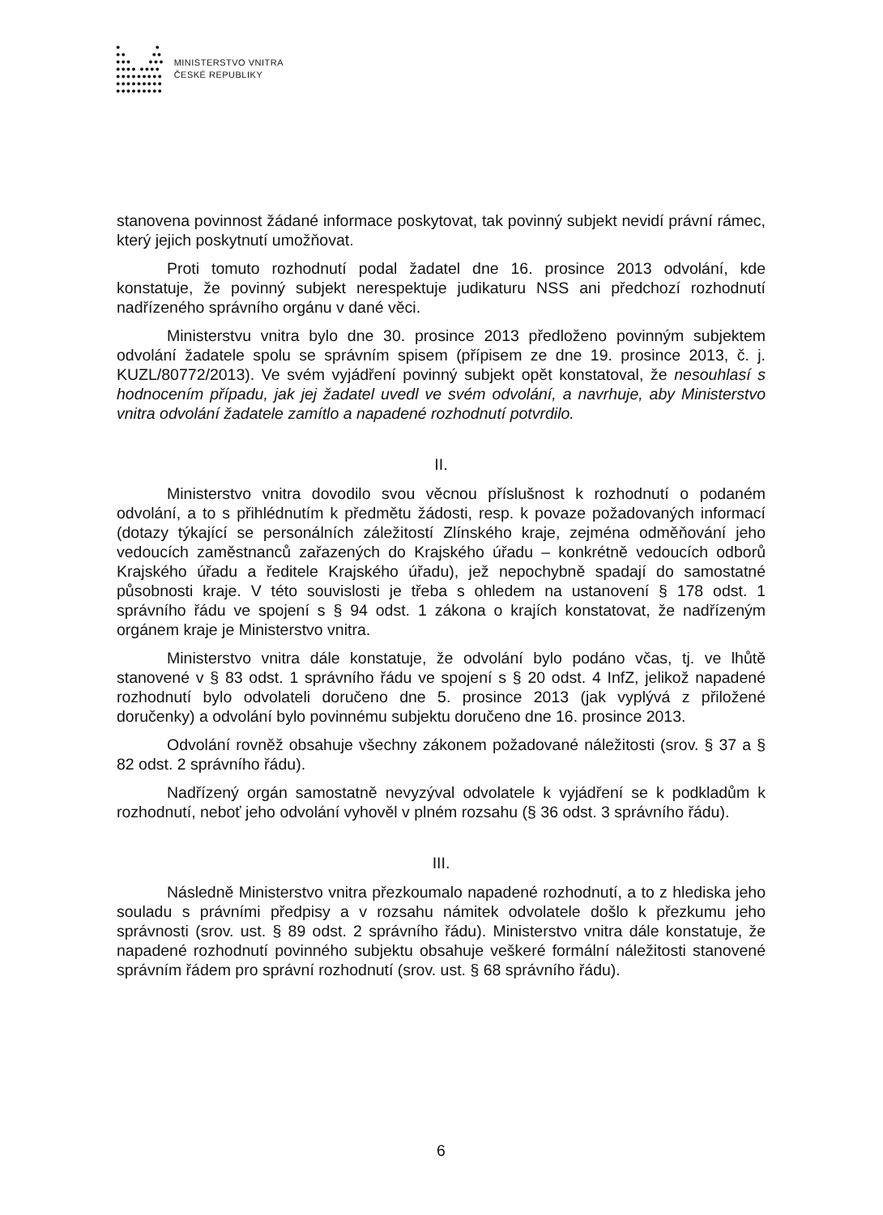● ●
●● ●●
●●● ●●●
●●●● ●●●●
●●●●●●●●●
●●●●●●●●●
●●●●●●●●●
MINISTERSTVO VNITRA
ČESKÉ REPUBLIKY
stanovena povinnost žádané informace poskytovat, tak povinný subjekt nevidí právní rámec, který jejich poskytnutí umožňovat.
Proti tomuto rozhodnutí podal žadatel dne 16. prosince 2013 odvolání, kde konstatuje, že povinný subjekt nerespektuje judikaturu NSS ani předchozí rozhodnutí nadřízeného správního orgánu v dané věci.
Ministerstvu vnitra bylo dne 30. prosince 2013 předloženo povinným subjektem odvolání žadatele spolu se správním spisem (přípisem ze dne 19. prosince 2013, č. j. KUZL/80772/2013). Ve svém vyjádření povinný subjekt opět konstatoval, že nesouhlasí s hodnocením případu, jak jej žadatel uvedl ve svém odvolání, a navrhuje, aby Ministerstvo vnitra odvolání žadatele zamítlo a napadené rozhodnutí potvrdilo.
II.
Ministerstvo vnitra dovodilo svou věcnou příslušnost k rozhodnutí o podaném odvolání, a to s přihlédnutím k předmětu žádosti, resp. k povaze požadovaných informací (dotazy týkající se personálních záležitostí Zlínského kraje, zejména odměňování jeho vedoucích zaměstnanců zařazených do Krajského úřadu – konkrétně vedoucích odborů Krajského úřadu a ředitele Krajského úřadu), jež nepochybně spadají do samostatné působnosti kraje. V této souvislosti je třeba s ohledem na ustanovení § 178 odst. 1 správního řádu ve spojení s § 94 odst. 1 zákona o krajích konstatovat, že nadřízeným orgánem kraje je Ministerstvo vnitra.
Ministerstvo vnitra dále konstatuje, že odvolání bylo podáno včas, tj. ve lhůtě stanovené v § 83 odst. 1 správního řádu ve spojení s § 20 odst. 4 InfZ, jelikož napadené rozhodnutí bylo odvolateli doručeno dne 5. prosince 2013 (jak vyplývá z přiložené doručenky) a odvolání bylo povinnému subjektu doručeno dne 16. prosince 2013.
Odvolání rovněž obsahuje všechny zákonem požadované náležitosti (srov. § 37 a § 82 odst. 2 správního řádu).
Nadřízený orgán samostatně nevyzýval odvolatele k vyjádření se k podkladům k rozhodnutí, neboť jeho odvolání vyhověl v plném rozsahu (§ 36 odst. 3 správního řádu).
III.
Následně Ministerstvo vnitra přezkoumalo napadené rozhodnutí, a to z hlediska jeho souladu s právními předpisy a v rozsahu námitek odvolatele došlo k přezkumu jeho správnosti (srov. ust. § 89 odst. 2 správního řádu). Ministerstvo vnitra dále konstatuje, že napadené rozhodnutí povinného subjektu obsahuje veškeré formální náležitosti stanovené správním řádem pro správní rozhodnutí (srov. ust. § 68 správního řádu).
6